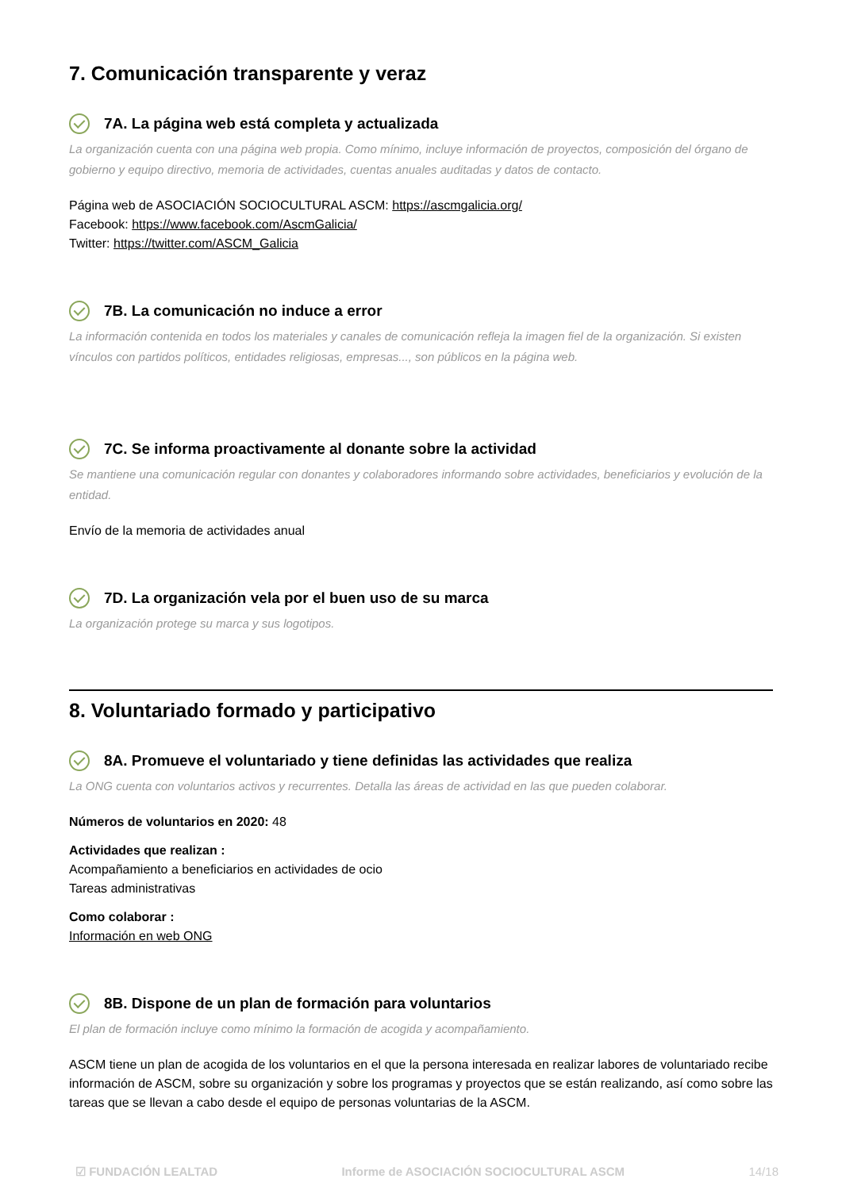7. Comunicación transparente y veraz
7A. La página web está completa y actualizada
La organización cuenta con una página web propia. Como mínimo, incluye información de proyectos, composición del órgano de gobierno y equipo directivo, memoria de actividades, cuentas anuales auditadas y datos de contacto.
Página web de ASOCIACIÓN SOCIOCULTURAL ASCM: https://ascmgalicia.org/
Facebook: https://www.facebook.com/AscmGalicia/
Twitter: https://twitter.com/ASCM_Galicia
7B. La comunicación no induce a error
La información contenida en todos los materiales y canales de comunicación refleja la imagen fiel de la organización. Si existen vínculos con partidos políticos, entidades religiosas, empresas..., son públicos en la página web.
7C. Se informa proactivamente al donante sobre la actividad
Se mantiene una comunicación regular con donantes y colaboradores informando sobre actividades, beneficiarios y evolución de la entidad.
Envío de la memoria de actividades anual
7D. La organización vela por el buen uso de su marca
La organización protege su marca y sus logotipos.
8. Voluntariado formado y participativo
8A. Promueve el voluntariado y tiene definidas las actividades que realiza
La ONG cuenta con voluntarios activos y recurrentes. Detalla las áreas de actividad en las que pueden colaborar.
Números de voluntarios en 2020: 48
Actividades que realizan :
Acompañamiento a beneficiarios en actividades de ocio
Tareas administrativas
Como colaborar :
Información en web ONG
8B. Dispone de un plan de formación para voluntarios
El plan de formación incluye como mínimo la formación de acogida y acompañamiento.
ASCM tiene un plan de acogida de los voluntarios en el que la persona interesada en realizar labores de voluntariado recibe información de ASCM, sobre su organización y sobre los programas y proyectos que se están realizando, así como sobre las tareas que se llevan a cabo desde el equipo de personas voluntarias de la ASCM.
☑ FUNDACIÓN LEALTAD Informe de ASOCIACIÓN SOCIOCULTURAL ASCM 14/18